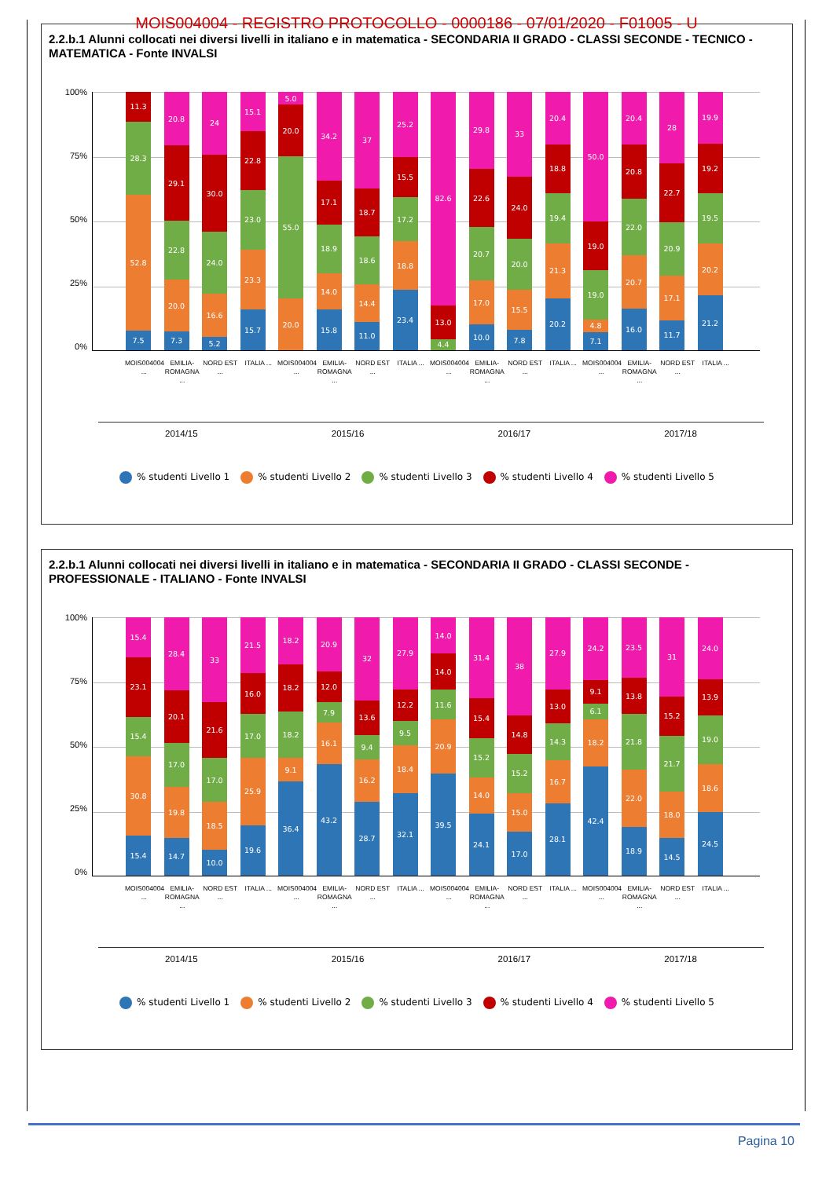MOIS004004 - REGISTRO PROTOCOLLO - 0000186 - 07/01/2020 - F01005 - U
2.2.b.1 Alunni collocati nei diversi livelli in italiano e in matematica - SECONDARIA II GRADO - CLASSI SECONDE - TECNICO - MATEMATICA - Fonte INVALSI
100%
75%
50%
25%
0%
7.5
52.8
28.3
11.3
7.3
20.0
22.8
29.1
20.8
5.2
16.6
24.0
30.0
24
15.7
23.3
23.0
22.8
15.1
20.0
55.0
20.0
5.0
15.8
14.0
18.9
17.1
34.2
11.0
14.4
18.6
18.7
37
23.4
18.8
17.2
15.5
25.2
4.4
13.0
82.6
10.0
17.0
20.7
22.6
29.8
7.8
15.5
20.0
24.0
33
20.2
21.3
19.4
18.8
20.4
7.1
4.8
19.0
19.0
50.0
16.0
20.7
22.0
20.8
20.4
11.7
17.1
20.9
22.7
28
21.2
20.2
19.5
19.2
19.9
MOIS004004 ... EMILIA-ROMAGNA ... NORD EST ... ITALIA ... MOIS004004 ... EMILIA-ROMAGNA ... NORD EST ... ITALIA ... MOIS004004 ... EMILIA-ROMAGNA ... NORD EST ... ITALIA ... MOIS004004 ... EMILIA-ROMAGNA ... NORD EST ... ITALIA ...
2014/15 2015/16 2016/17 2017/18
% studenti Livello 1 % studenti Livello 2 % studenti Livello 3 % studenti Livello 4 % studenti Livello 5
2.2.b.1 Alunni collocati nei diversi livelli in italiano e in matematica - SECONDARIA II GRADO - CLASSI SECONDE - PROFESSIONALE - ITALIANO - Fonte INVALSI
100%
75%
50%
25%
0%
15.4
30.8
15.4
23.1
15.4
14.7
19.8
17.0
20.1
28.4
10.0
18.5
17.0
21.6
33
19.6
25.9
17.0
16.0
21.5
36.4
9.1
18.2
18.2
18.2
43.2
16.1
7.9
12.0
20.9
28.7
16.2
9.4
13.6
32
32.1
18.4
9.5
12.2
27.9
39.5
20.9
11.6
14.0
14.0
24.1
14.0
15.2
15.4
31.4
17.0
15.0
15.2
14.8
38
28.1
16.7
14.3
13.0
27.9
42.4
18.2
6.1
9.1
24.2
18.9
22.0
21.8
13.8
23.5
14.5
18.0
21.7
15.2
31
24.5
18.6
19.0
13.9
24.0
MOIS004004 ... EMILIA-ROMAGNA ... NORD EST ... ITALIA ... MOIS004004 ... EMILIA-ROMAGNA ... NORD EST ... ITALIA ... MOIS004004 ... EMILIA-ROMAGNA ... NORD EST ... ITALIA ... MOIS004004 ... EMILIA-ROMAGNA ... NORD EST ... ITALIA ...
2014/15 2015/16 2016/17 2017/18
% studenti Livello 1 % studenti Livello 2 % studenti Livello 3 % studenti Livello 4 % studenti Livello 5
Pagina 10